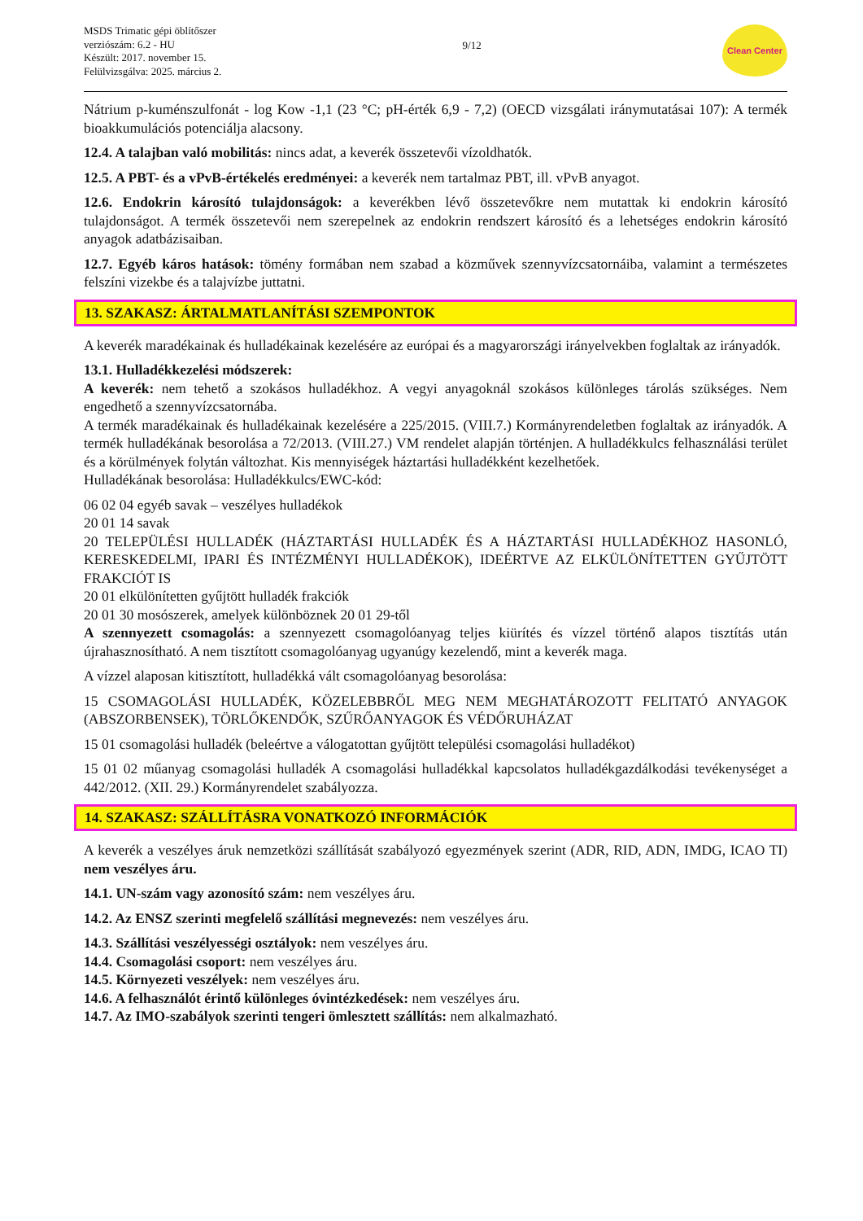MSDS Trimatic gépi öblítőszer
verziószám: 6.2 - HU
Készült: 2017. november 15.
Felülvizsgálva: 2025. március 2.
9/12
Clean Center
Nátrium p-kuménszulfonát - log Kow -1,1 (23 °C; pH-érték 6,9 - 7,2) (OECD vizsgálati iránymutatásai 107): A termék bioakkumulációs potenciálja alacsony.
12.4. A talajban való mobilitás: nincs adat, a keverék összetevői vízoldhatók.
12.5. A PBT- és a vPvB-értékelés eredményei: a keverék nem tartalmaz PBT, ill. vPvB anyagot.
12.6. Endokrin károsító tulajdonságok: a keverékben lévő összetevőkre nem mutattak ki endokrin károsító tulajdonságot. A termék összetevői nem szerepelnek az endokrin rendszert károsító és a lehetséges endokrin károsító anyagok adatbázisaiban.
12.7. Egyéb káros hatások: tömény formában nem szabad a közművek szennyvízcsatornáiba, valamint a természetes felszíni vizekbe és a talajvízbe juttatni.
13. SZAKASZ: ÁRTALMATLANÍTÁSI SZEMPONTOK
A keverék maradékainak és hulladékainak kezelésére az európai és a magyarországi irányelvekben foglaltak az irányadók.
13.1. Hulladékkezelési módszerek:
A keverék: nem tehető a szokásos hulladékhoz. A vegyi anyagoknál szokásos különleges tárolás szükséges. Nem engedhető a szennyvízcsatornába.
A termék maradékainak és hulladékainak kezelésére a 225/2015. (VIII.7.) Kormányrendeletben foglaltak az irányadók. A termék hulladékának besorolása a 72/2013. (VIII.27.) VM rendelet alapján történjen. A hulladékkulcs felhasználási terület és a körülmények folytán változhat. Kis mennyiségek háztartási hulladékként kezelhetőek.
Hulladékának besorolása: Hulladékkulcs/EWC-kód:
06 02 04 egyéb savak – veszélyes hulladékok
20 01 14 savak
20 TELEPÜLÉSI HULLADÉK (HÁZTARTÁSI HULLADÉK ÉS A HÁZTARTÁSI HULLADÉKHOZ HASONLÓ, KERESKEDELMI, IPARI ÉS INTÉZMÉNYI HULLADÉKOK), IDEÉRTVE AZ ELKÜLÖNÍTETTEN GYŰJTÖTT FRAKCIÓT IS
20 01 elkülönítetten gyűjtött hulladék frakciók
20 01 30 mosószerek, amelyek különböznek 20 01 29-től
A szennyezett csomagolás: a szennyezett csomagolóanyag teljes kiürítés és vízzel történő alapos tisztítás után újrahasznosítható. A nem tisztított csomagolóanyag ugyanúgy kezelendő, mint a keverék maga.
A vízzel alaposan kitisztított, hulladékká vált csomagolóanyag besorolása:
15 CSOMAGOLÁSI HULLADÉK, KÖZELEBBRŐL MEG NEM MEGHATÁROZOTT FELITATÓ ANYAGOK (ABSZORBENSEK), TÖRLŐKENDŐK, SZŰRŐANYAGOK ÉS VÉDŐRUHÁZAT
15 01 csomagolási hulladék (beleértve a válogatottan gyűjtött települési csomagolási hulladékot)
15 01 02 műanyag csomagolási hulladék A csomagolási hulladékkal kapcsolatos hulladékgazdálkodási tevékenységet a 442/2012. (XII. 29.) Kormányrendelet szabályozza.
14. SZAKASZ: SZÁLLÍTÁSRA VONATKOZÓ INFORMÁCIÓK
A keverék a veszélyes áruk nemzetközi szállítását szabályozó egyezmények szerint (ADR, RID, ADN, IMDG, ICAO TI) nem veszélyes áru.
14.1. UN-szám vagy azonosító szám: nem veszélyes áru.
14.2. Az ENSZ szerinti megfelelő szállítási megnevezés: nem veszélyes áru.
14.3. Szállítási veszélyességi osztályok: nem veszélyes áru.
14.4. Csomagolási csoport: nem veszélyes áru.
14.5. Környezeti veszélyek: nem veszélyes áru.
14.6. A felhasználót érintő különleges óvintézkedések: nem veszélyes áru.
14.7. Az IMO-szabályok szerinti tengeri ömlesztett szállítás: nem alkalmazható.